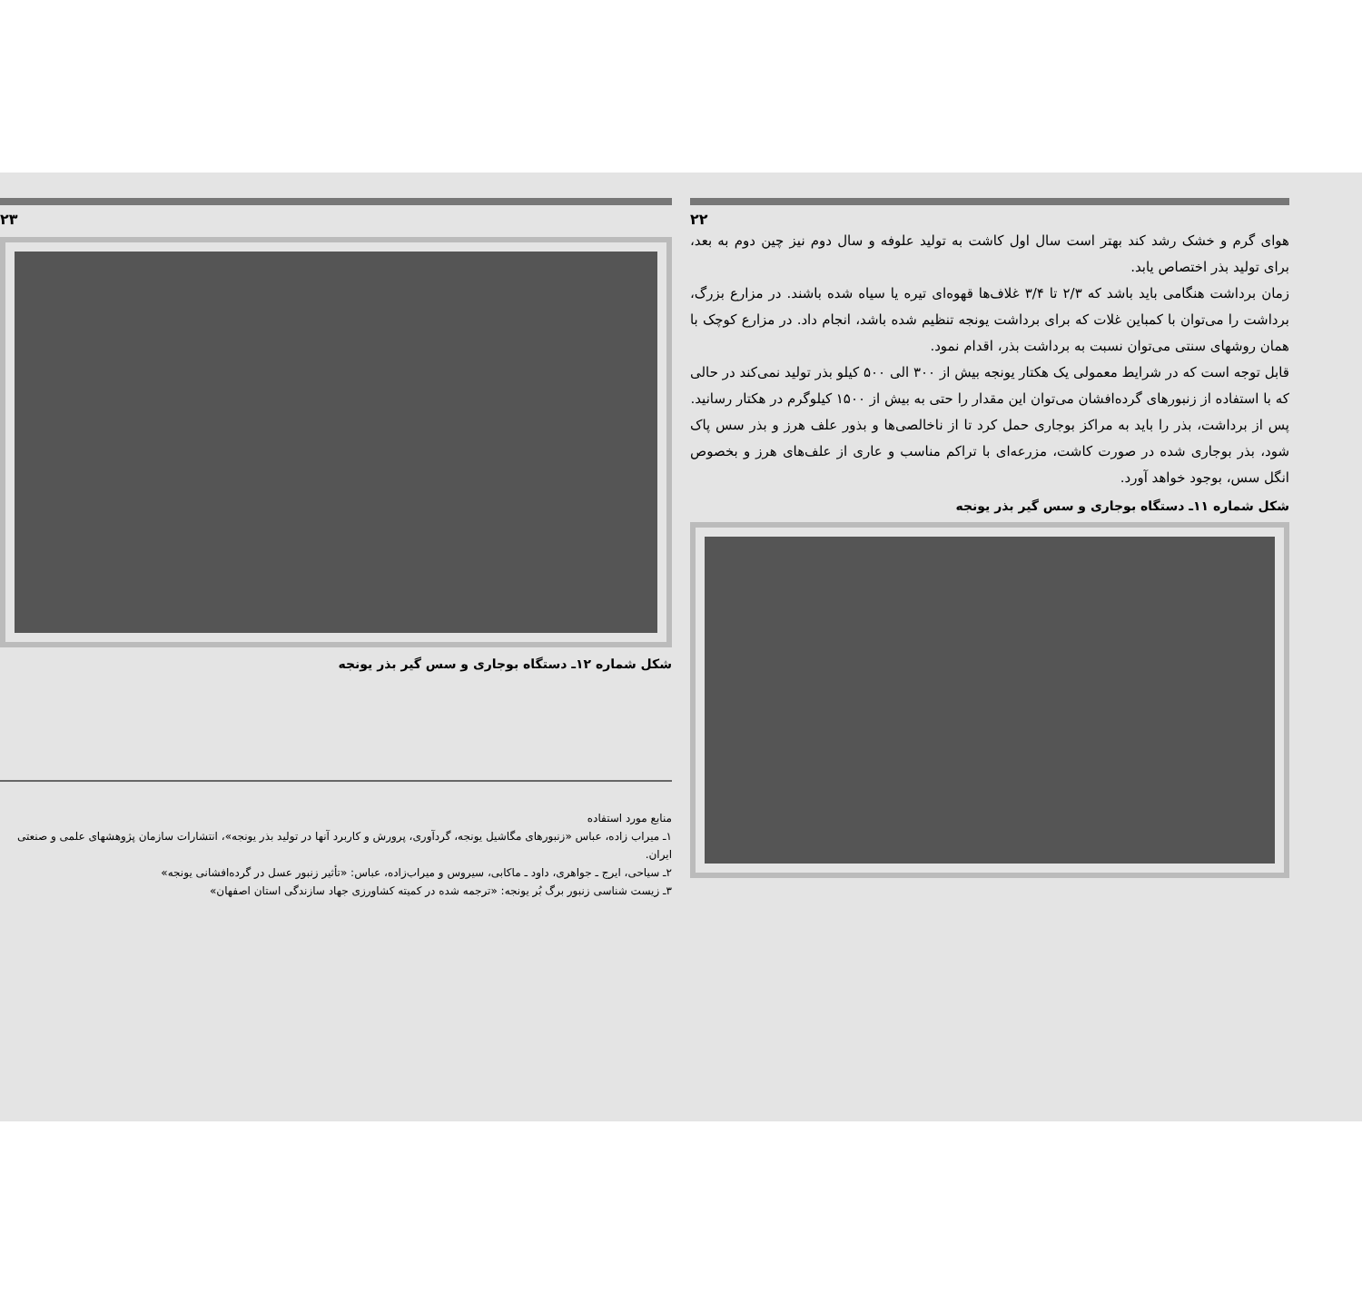۲۳
شکل شماره ۱۲ـ دستگاه بوجاری و سس گیر بذر یونجه
منابع مورد استفاده
۱ـ میراب زاده، عباس «زنبورهای مگاشیل یونجه، گردآوری، پرورش و کاربرد آنها در تولید بذر یونجه»، انتشارات سازمان پژوهشهای علمی و صنعتی ایران.
۲ـ سیاحی، ایرج ـ جواهری، داود ـ ماکابی، سیروس و میراب‌زاده، عباس: «تأثیر زنبور عسل در گرده‌افشانی یونجه»
۳ـ زیست شناسی زنبور برگ بُر یونجه: «ترجمه شده در کمیته کشاورزی جهاد سازندگی استان اصفهان»
۲۲
هوای گرم و خشک رشد کند بهتر است سال اول کاشت به تولید علوفه و سال دوم نیز چین دوم به بعد، برای تولید بذر اختصاص یابد.
زمان برداشت هنگامی باید باشد که ۲/۳ تا ۳/۴ غلاف‌ها قهوه‌ای تیره یا سیاه شده باشند. در مزارع بزرگ، برداشت را می‌توان با کمباین غلات که برای برداشت یونجه تنظیم شده باشد، انجام داد. در مزارع کوچک با همان روشهای سنتی می‌توان نسبت به برداشت بذر، اقدام نمود.
قابل توجه است که در شرایط معمولی یک هکتار یونجه بیش از ۳۰۰ الی ۵۰۰ کیلو بذر تولید نمی‌کند در حالی که با استفاده از زنبورهای گرده‌افشان می‌توان این مقدار را حتی به بیش از ۱۵۰۰ کیلوگرم در هکتار رسانید.
پس از برداشت، بذر را باید به مراکز بوجاری حمل کرد تا از ناخالصی‌ها و بذور علف هرز و بذر سس پاک شود، بذر بوجاری شده در صورت کاشت، مزرعه‌ای با تراکم مناسب و عاری از علف‌های هرز و بخصوص انگل سس، بوجود خواهد آورد.
شکل شماره ۱۱ـ دستگاه بوجاری و سس گیر بذر یونجه